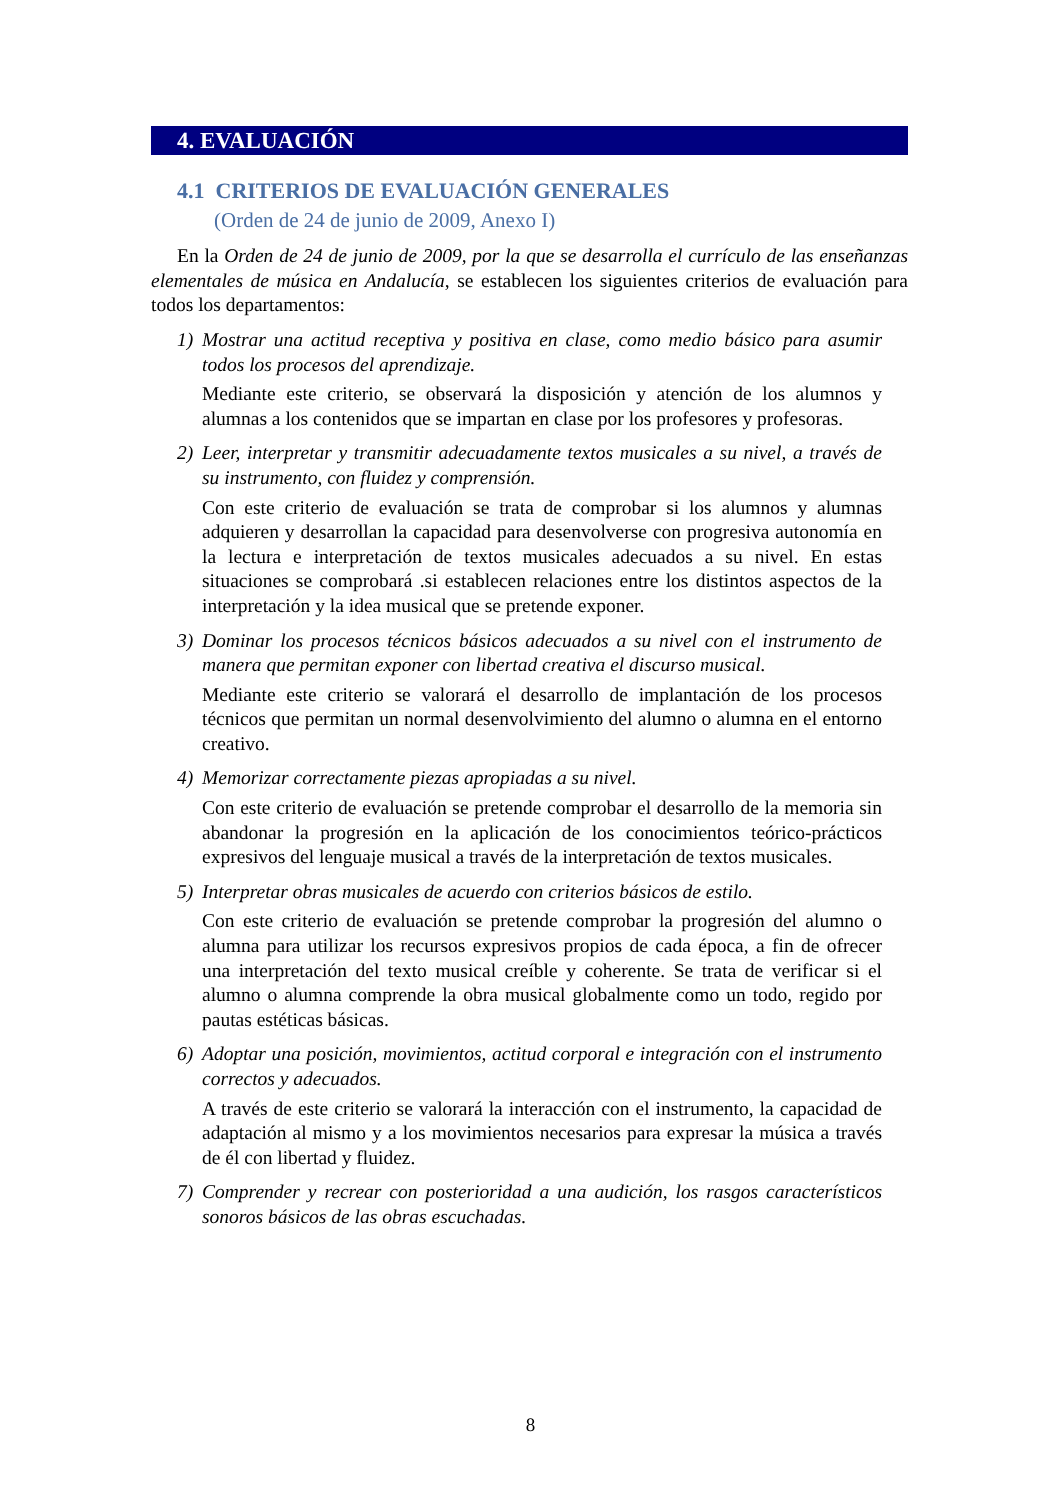4. EVALUACIÓN
4.1 CRITERIOS DE EVALUACIÓN GENERALES
(Orden de 24 de junio de 2009, Anexo I)
En la Orden de 24 de junio de 2009, por la que se desarrolla el currículo de las enseñanzas elementales de música en Andalucía, se establecen los siguientes criterios de evaluación para todos los departamentos:
1) Mostrar una actitud receptiva y positiva en clase, como medio básico para asumir todos los procesos del aprendizaje.
Mediante este criterio, se observará la disposición y atención de los alumnos y alumnas a los contenidos que se impartan en clase por los profesores y profesoras.
2) Leer, interpretar y transmitir adecuadamente textos musicales a su nivel, a través de su instrumento, con fluidez y comprensión.
Con este criterio de evaluación se trata de comprobar si los alumnos y alumnas adquieren y desarrollan la capacidad para desenvolverse con progresiva autonomía en la lectura e interpretación de textos musicales adecuados a su nivel. En estas situaciones se comprobará .si establecen relaciones entre los distintos aspectos de la interpretación y la idea musical que se pretende exponer.
3) Dominar los procesos técnicos básicos adecuados a su nivel con el instrumento de manera que permitan exponer con libertad creativa el discurso musical.
Mediante este criterio se valorará el desarrollo de implantación de los procesos técnicos que permitan un normal desenvolvimiento del alumno o alumna en el entorno creativo.
4) Memorizar correctamente piezas apropiadas a su nivel.
Con este criterio de evaluación se pretende comprobar el desarrollo de la memoria sin abandonar la progresión en la aplicación de los conocimientos teórico-prácticos expresivos del lenguaje musical a través de la interpretación de textos musicales.
5) Interpretar obras musicales de acuerdo con criterios básicos de estilo.
Con este criterio de evaluación se pretende comprobar la progresión del alumno o alumna para utilizar los recursos expresivos propios de cada época, a fin de ofrecer una interpretación del texto musical creíble y coherente. Se trata de verificar si el alumno o alumna comprende la obra musical globalmente como un todo, regido por pautas estéticas básicas.
6) Adoptar una posición, movimientos, actitud corporal e integración con el instrumento correctos y adecuados.
A través de este criterio se valorará la interacción con el instrumento, la capacidad de adaptación al mismo y a los movimientos necesarios para expresar la música a través de él con libertad y fluidez.
7) Comprender y recrear con posterioridad a una audición, los rasgos característicos sonoros básicos de las obras escuchadas.
8